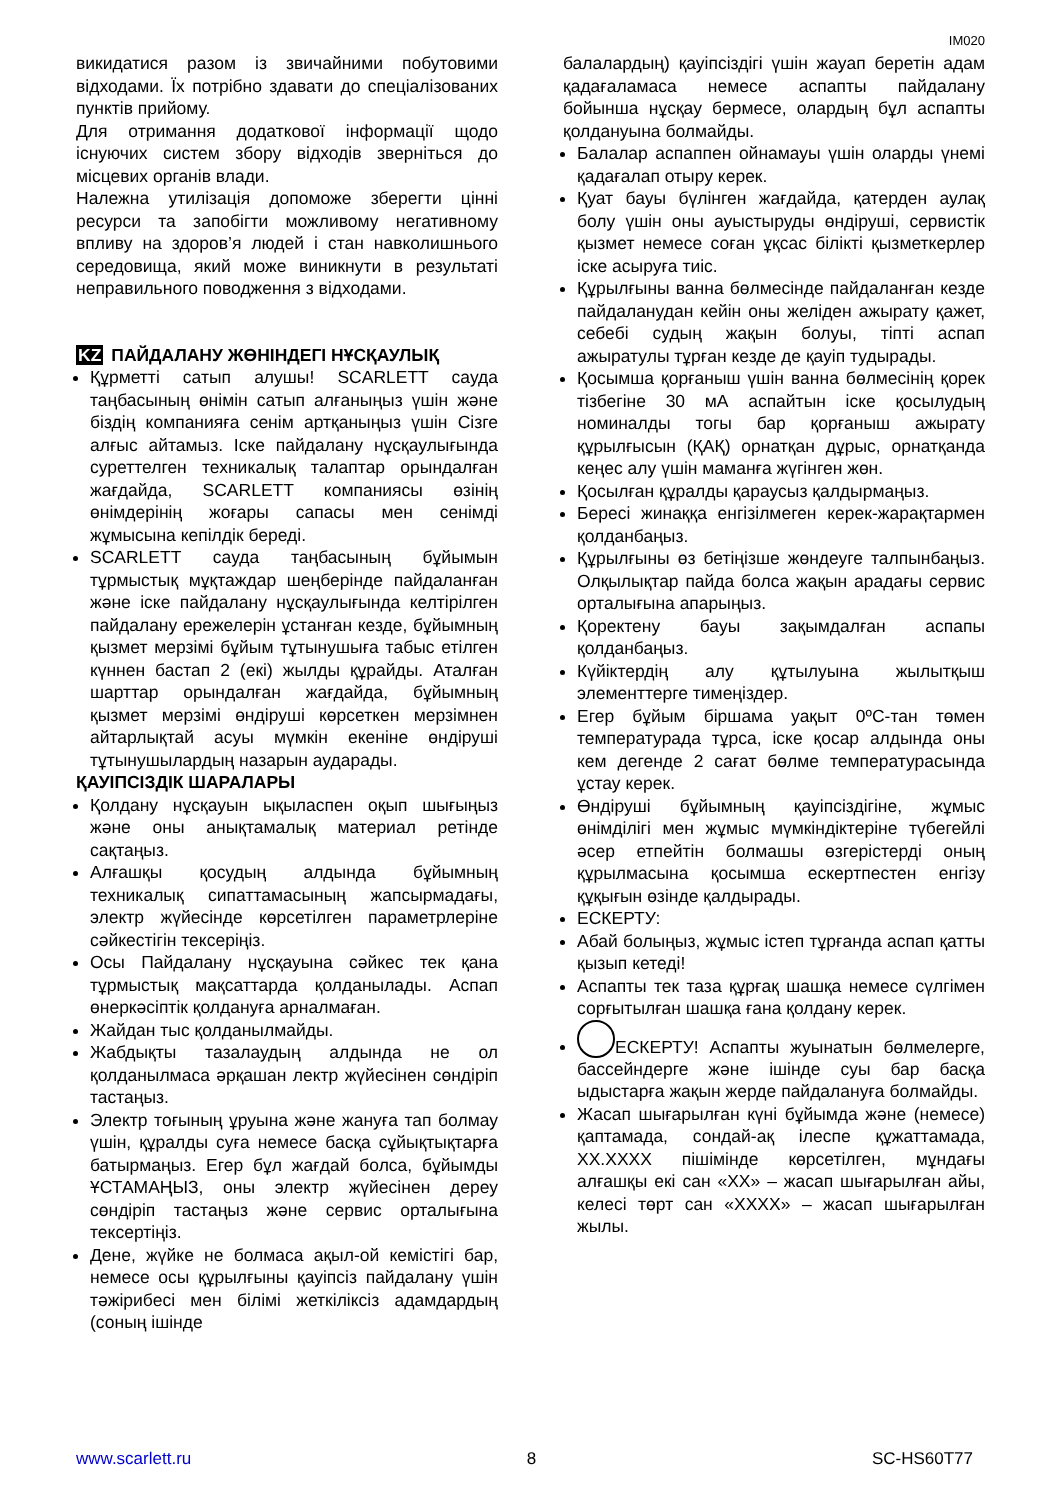IM020
викидатися разом із звичайними побутовими відходами. Їх потрібно здавати до спеціалізованих пунктів прийому.
Для отримання додаткової інформації щодо існуючих систем збору відходів зверніться до місцевих органів влади.
Належна утилізація допоможе зберегти цінні ресурси та запобігти можливому негативному впливу на здоров’я людей і стан навколишнього середовища, який може виникнути в результаті неправильного поводження з відходами.
KZ ПАЙДАЛАНУ ЖӨНІНДЕГІ НҰСҚАУЛЫҚ
Құрметті сатып алушы! SCARLETT сауда таңбасының өнімін сатып алғаныңыз үшін және біздің компанияға сенім артқаныңыз үшін Сізге алғыс айтамыз. Іске пайдалану нұсқаулығында суреттелген техникалық талаптар орындалған жағдайда, SCARLETT компаниясы өзінің өнімдерінің жоғары сапасы мен сенімді жұмысына кепілдік береді.
SCARLETT сауда таңбасының бұйымын тұрмыстық мұқтаждар шеңберінде пайдаланған және іске пайдалану нұсқаулығында келтірілген пайдалану ережелерін ұстанған кезде, бұйымның қызмет мерзімі бұйым тұтынушыға табыс етілген күннен бастап 2 (екі) жылды құрайды. Аталған шарттар орындалған жағдайда, бұйымның қызмет мерзімі өндіруші көрсеткен мерзімнен айтарлықтай асуы мүмкін екеніне өндіруші тұтынушылардың назарын аударады.
ҚАУІПСІЗДІК ШАРАЛАРЫ
Қолдану нұсқауын ықыласпен оқып шығыңыз және оны анықтамалық материал ретінде сақтаңыз.
Алғашқы қосудың алдында бұйымның техникалық сипаттамасының жапсырмадағы, электр жүйесінде көрсетілген параметрлеріне сәйкестігін тексеріңіз.
Осы Пайдалану нұсқауына сәйкес тек қана тұрмыстық мақсаттарда қолданылады. Аспап өнеркәсіптік қолдануға арналмаған.
Жайдан тыс қолданылмайды.
Жабдықты тазалаудың алдында не ол қолданылмаса әрқашан лектр жүйесінен сөндіріп тастаңыз.
Электр тоғының ұруына және жануға тап болмау үшін, құралды суға немесе басқа сұйықтықтарға батырмаңыз. Егер бұл жағдай болса, бұйымды ҰСТАМАҢЫЗ, оны электр жүйесінен дереу сөндіріп тастаңыз және сервис орталығына тексертіңіз.
Дене, жүйке не болмаса ақыл-ой кемістігі бар, немесе осы құрылғыны қауіпсіз пайдалану үшін тәжірибесі мен білімі жеткіліксіз адамдардың (соның ішінде
балалардың) қауіпсіздігі үшін жауап беретін адам қадағаламаса немесе аспапты пайдалану бойынша нұсқау бермесе, олардың бұл аспапты қолдануына болмайды.
Балалар аспаппен ойнамауы үшін оларды үнемі қадағалап отыру керек.
Қуат бауы бүлінген жағдайда, қатерден аулақ болу үшін оны ауыстыруды өндіруші, сервистік қызмет немесе соған ұқсас білікті қызметкерлер іске асыруға тиіс.
Құрылғыны ванна бөлмесінде пайдаланған кезде пайдаланудан кейін оны желіден ажырату қажет, себебі судың жақын болуы, тіпті аспап ажыратулы тұрған кезде де қауіп тудырады.
Қосымша қорғаныш үшін ванна бөлмесінің қорек тізбегіне 30 мА аспайтын іске қосылудың номиналды тогы бар қорғаныш ажырату құрылғысын (ҚАҚ) орнатқан дұрыс, орнатқанда кеңес алу үшін маманға жүгінген жөн.
Қосылған құралды қараусыз қалдырмаңыз.
Бересі жинаққа енгізілмеген керек-жарақтармен қолданбаңыз.
Құрылғыны өз бетіңізше жөндеуге талпынбаңыз. Олқылықтар пайда болса жақын арадағы сервис орталығына апарыңыз.
Қоректену бауы зақымдалған аспапы қолданбаңыз.
Күйіктердің алу құтылуына жылытқыш элементтерге тимеңіздер.
Егер бұйым біршама уақыт 0ºC-тан төмен температурада тұрса, іске қосар алдында оны кем дегенде 2 сағат бөлме температурасында ұстау керек.
Өндіруші бұйымның қауіпсіздігіне, жұмыс өнімділігі мен жұмыс мүмкіндіктеріне түбегейлі әсер етпейтін болмашы өзгерістерді оның құрылмасына қосымша ескертпестен енгізу құқығын өзінде қалдырады.
ЕСКЕРТУ:
Абай болыңыз, жұмыс істеп тұрғанда аспап қатты қызып кетеді!
Аспапты тек таза құрғақ шашқа немесе сүлгімен сорғытылған шашқа ғана қолдану керек.
ЕСКЕРТУ! Аспапты жуынатын бөлмелерге, бассейндерге және ішінде суы бар басқа ыдыстарға жақын жерде пайдалануға болмайды.
Жасап шығарылған күні бұйымда және (немесе) қаптамада, сондай-ақ ілеспе құжаттамада, XX.XXXX пішімінде көрсетілген, мұндағы алғашқы екі сан «XX» – жасап шығарылған айы, келесі төрт сан «XXXX» – жасап шығарылған жылы.
www.scarlett.ru 8 SC-HS60T77